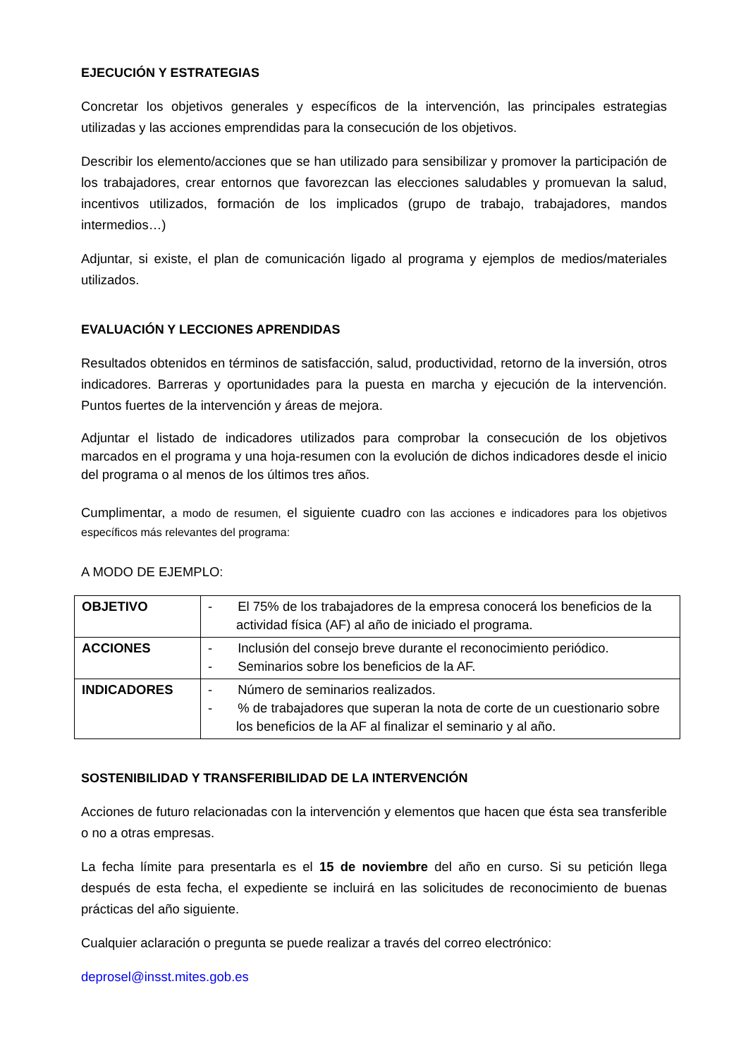EJECUCIÓN Y ESTRATEGIAS
Concretar los objetivos generales y específicos de la intervención, las principales estrategias utilizadas y las acciones emprendidas para la consecución de los objetivos.
Describir los elemento/acciones que se han utilizado para sensibilizar y promover la participación de los trabajadores, crear entornos que favorezcan las elecciones saludables y promuevan la salud, incentivos utilizados, formación de los implicados (grupo de trabajo, trabajadores, mandos intermedios…)
Adjuntar, si existe, el plan de comunicación ligado al programa y ejemplos de medios/materiales utilizados.
EVALUACIÓN Y LECCIONES APRENDIDAS
Resultados obtenidos en términos de satisfacción, salud, productividad, retorno de la inversión, otros indicadores. Barreras y oportunidades para la puesta en marcha y ejecución de la intervención. Puntos fuertes de la intervención y áreas de mejora.
Adjuntar el listado de indicadores utilizados para comprobar la consecución de los objetivos marcados en el programa y una hoja-resumen con la evolución de dichos indicadores desde el inicio del programa o al menos de los últimos tres años.
Cumplimentar, a modo de resumen, el siguiente cuadro con las acciones e indicadores para los objetivos específicos más relevantes del programa:
A MODO DE EJEMPLO:
| OBJETIVO | - El 75% de los trabajadores de la empresa conocerá los beneficios de la actividad física (AF) al año de iniciado el programa. |
| ACCIONES | - Inclusión del consejo breve durante el reconocimiento periódico. - Seminarios sobre los beneficios de la AF. |
| INDICADORES | - Número de seminarios realizados. - % de trabajadores que superan la nota de corte de un cuestionario sobre los beneficios de la AF al finalizar el seminario y al año. |
SOSTENIBILIDAD Y TRANSFERIBILIDAD DE LA INTERVENCIÓN
Acciones de futuro relacionadas con la intervención y elementos que hacen que ésta sea transferible o no a otras empresas.
La fecha límite para presentarla es el 15 de noviembre del año en curso. Si su petición llega después de esta fecha, el expediente se incluirá en las solicitudes de reconocimiento de buenas prácticas del año siguiente.
Cualquier aclaración o pregunta se puede realizar a través del correo electrónico:
deprosel@insst.mites.gob.es